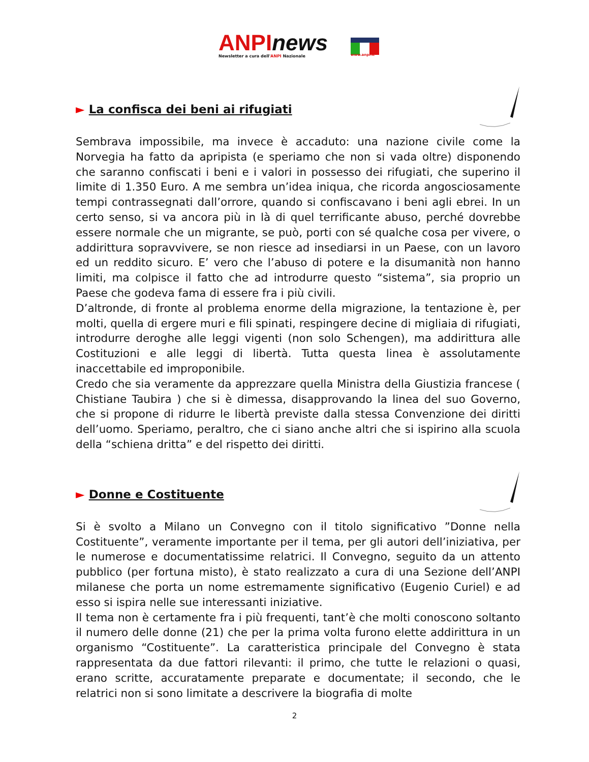ANPInews
Newsletter a cura dell'ANPI Nazionale
www.anpi.it
► La confisca dei beni ai rifugiati
Sembrava impossibile, ma invece è accaduto: una nazione civile come la Norvegia ha fatto da apripista (e speriamo che non si vada oltre) disponendo che saranno confiscati i beni e i valori in possesso dei rifugiati, che superino il limite di 1.350 Euro. A me sembra un’idea iniqua, che ricorda angosciosamente tempi contrassegnati dall’orrore, quando si confiscavano i beni agli ebrei. In un certo senso, si va ancora più in là di quel terrificante abuso, perché dovrebbe essere normale che un migrante, se può, porti con sé qualche cosa per vivere, o addirittura sopravvivere, se non riesce ad insediarsi in un Paese, con un lavoro ed un reddito sicuro. E’ vero che l’abuso di potere e la disumanità non hanno limiti, ma colpisce il fatto che ad introdurre questo “sistema”, sia proprio un Paese che godeva fama di essere fra i più civili.
D’altronde, di fronte al problema enorme della migrazione, la tentazione è, per molti, quella di ergere muri e fili spinati, respingere decine di migliaia di rifugiati, introdurre deroghe alle leggi vigenti (non solo Schengen), ma addirittura alle Costituzioni e alle leggi di libertà. Tutta questa linea è assolutamente inaccettabile ed improponibile.
Credo che sia veramente da apprezzare quella Ministra della Giustizia francese ( Chistiane Taubira ) che si è dimessa, disapprovando la linea del suo Governo, che si propone di ridurre le libertà previste dalla stessa Convenzione dei diritti dell’uomo. Speriamo, peraltro, che ci siano anche altri che si ispirino alla scuola della “schiena dritta” e del rispetto dei diritti.
► Donne e Costituente
Si è svolto a Milano un Convegno con il titolo significativo ”Donne nella Costituente”, veramente importante per il tema, per gli autori dell’iniziativa, per le numerose e documentatissime relatrici. Il Convegno, seguito da un attento pubblico (per fortuna misto), è stato realizzato a cura di una Sezione dell’ANPI milanese che porta un nome estremamente significativo (Eugenio Curiel) e ad esso si ispira nelle sue interessanti iniziative.
Il tema non è certamente fra i più frequenti, tant’è che molti conoscono soltanto il numero delle donne (21) che per la prima volta furono elette addirittura in un organismo “Costituente”. La caratteristica principale del Convegno è stata rappresentata da due fattori rilevanti: il primo, che tutte le relazioni o quasi, erano scritte, accuratamente preparate e documentate; il secondo, che le relatrici non si sono limitate a descrivere la biografia di molte
2